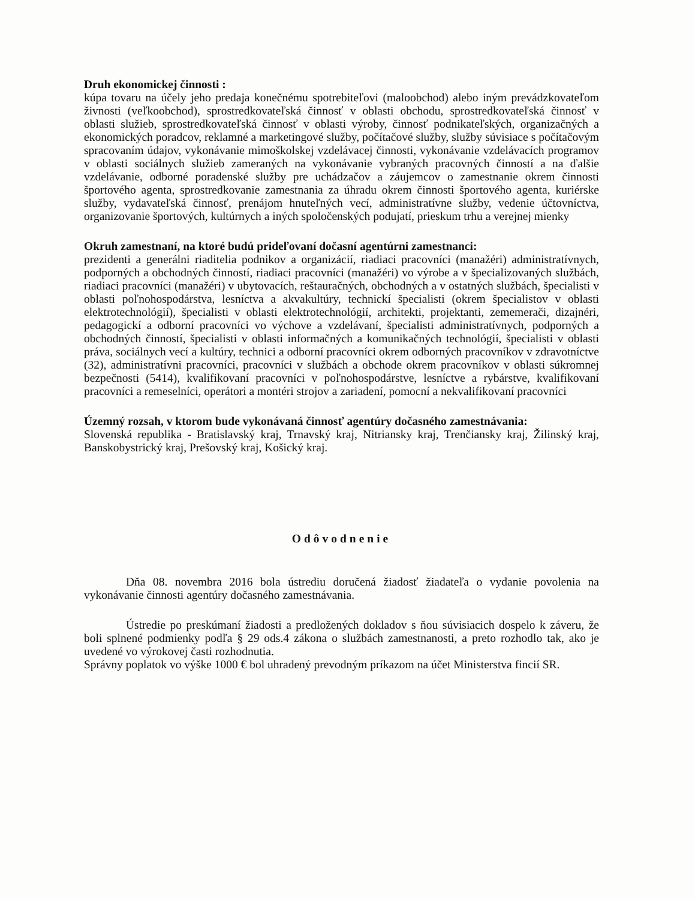Druh ekonomickej činnosti :
kúpa tovaru na účely jeho predaja konečnému spotrebiteľovi (maloobchod) alebo iným prevádzkovateľom živnosti (veľkoobchod), sprostredkovateľská činnosť v oblasti obchodu, sprostredkovateľská činnosť v oblasti služieb, sprostredkovateľská činnosť v oblasti výroby, činnosť podnikateľských, organizačných a ekonomických poradcov, reklamné a marketingové služby, počítačové služby, služby súvisiace s počítačovým spracovaním údajov, vykonávanie mimoškolskej vzdelávacej činnosti, vykonávanie vzdelávacích programov v oblasti sociálnych služieb zameraných na vykonávanie vybraných pracovných činností a na ďalšie vzdelávanie, odborné poradenské služby pre uchádzačov a záujemcov o zamestnanie okrem činnosti športového agenta, sprostredkovanie zamestnania za úhradu okrem činnosti športového agenta, kuriérske služby, vydavateľská činnosť, prenájom hnuteľných vecí, administratívne služby, vedenie účtovníctva, organizovanie športových, kultúrnych a iných spoločenských podujatí, prieskum trhu a verejnej mienky
Okruh zamestnaní, na ktoré budú prideľovaní dočasní agentúrni zamestnanci:
prezidenti a generálni riaditelia podnikov a organizácií, riadiaci pracovníci (manažéri) administratívnych, podporných a obchodných činností, riadiaci pracovníci (manažéri) vo výrobe a v špecializovaných službách, riadiaci pracovníci (manažéri) v ubytovacích, reštauračných, obchodných a v ostatných službách, špecialisti v oblasti poľnohospodárstva, lesníctva a akvakultúry, technickí špecialisti (okrem špecialistov v oblasti elektrotechnológií), špecialisti v oblasti elektrotechnológií, architekti, projektanti, zememerači, dizajnéri, pedagogickí a odborní pracovníci vo výchove a vzdelávaní, špecialisti administratívnych, podporných a obchodných činností, špecialisti v oblasti informačných a komunikačných technológií, špecialisti v oblasti práva, sociálnych vecí a kultúry, technici a odborní pracovníci okrem odborných pracovníkov v zdravotníctve (32), administratívni pracovníci, pracovníci v službách a obchode okrem pracovníkov v oblasti súkromnej bezpečnosti (5414), kvalifikovaní pracovníci v poľnohospodárstve, lesníctve a rybárstve, kvalifikovaní pracovníci a remeselníci, operátori a montéri strojov a zariadení, pomocní a nekvalifikovaní pracovníci
Územný rozsah, v ktorom bude vykonávaná činnosť agentúry dočasného zamestnávania:
Slovenská republika - Bratislavský kraj, Trnavský kraj, Nitriansky kraj, Trenčiansky kraj, Žilinský kraj, Banskobystrický kraj, Prešovský kraj, Košický kraj.
Odôvodnenie
Dňa 08. novembra 2016 bola ústrediu doručená žiadosť žiadateľa o vydanie povolenia na vykonávanie činnosti agentúry dočasného zamestnávania.
Ústredie po preskúmaní žiadosti a predložených dokladov s ňou súvisiacich dospelo k záveru, že boli splnené podmienky podľa § 29 ods.4 zákona o službách zamestnanosti, a preto rozhodlo tak, ako je uvedené vo výrokovej časti rozhodnutia.
Správny poplatok vo výške 1000 € bol uhradený prevodným príkazom na účet Ministerstva fincií SR.